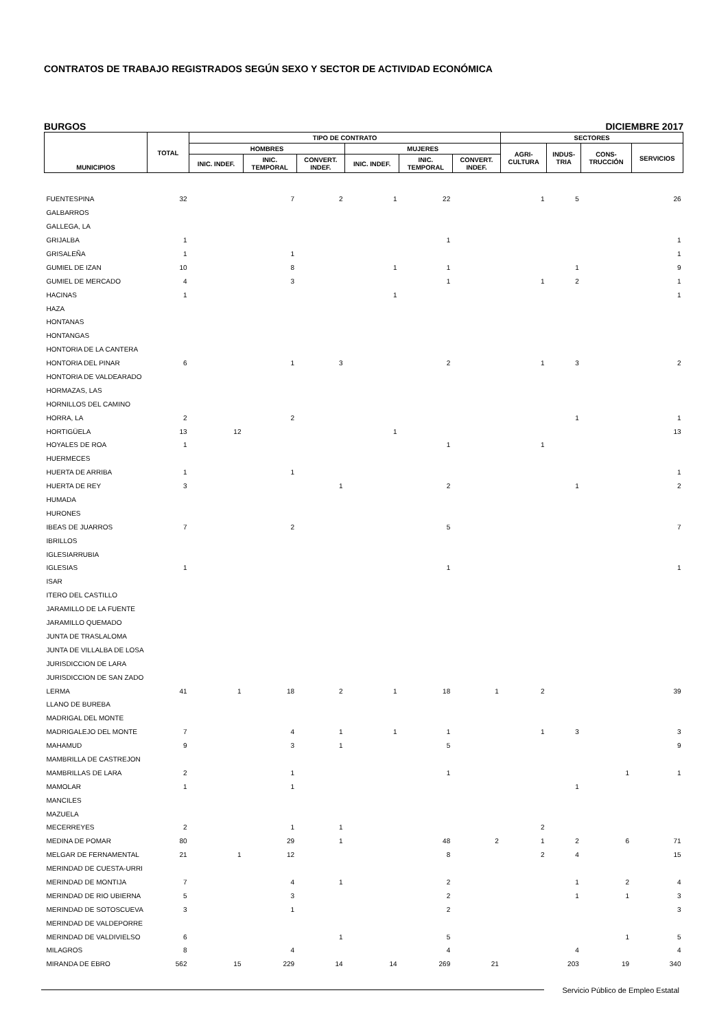CONTRATOS DE TRABAJO REGISTRADOS SEGÚN SEXO Y SECTOR DE ACTIVIDAD ECONÓMICA
BURGOS DICIEMBRE 2017
| MUNICIPIOS | TOTAL | TIPO DE CONTRATO | | | | | | SECTORES | | | |
| --- | --- | --- | --- | --- | --- | --- | --- | --- | --- | --- | --- |
| | | HOMBRES | | | MUJERES | | | AGRI- CULTURA | INDUS- TRIA | CONS- TRUCCIÓN | SERVICIOS |
| | | INIC. INDEF. | INIC. TEMPORAL | CONVERT. INDEF. | INIC. INDEF. | INIC. TEMPORAL | CONVERT. INDEF. | | | | |
| FUENTESPINA | 32 | | 7 | 2 | 1 | 22 | | 1 | 5 | | 26 |
| GALBARROS | | | | | | | | | | | |
| GALLEGA, LA | | | | | | | | | | | |
| GRIJALBA | 1 | | | | | 1 | | | | | 1 |
| GRISALEÑA | 1 | | 1 | | | | | | | | 1 |
| GUMIEL DE IZAN | 10 | | 8 | | 1 | 1 | | | 1 | | 9 |
| GUMIEL DE MERCADO | 4 | | 3 | | | 1 | | 1 | 2 | | 1 |
| HACINAS | 1 | | | | 1 | | | | | | 1 |
| HAZA | | | | | | | | | | | |
| HONTANAS | | | | | | | | | | | |
| HONTANGAS | | | | | | | | | | | |
| HONTORIA DE LA CANTERA | | | | | | | | | | | |
| HONTORIA DEL PINAR | 6 | | 1 | 3 | | 2 | | 1 | 3 | | 2 |
| HONTORIA DE VALDEARADO | | | | | | | | | | | |
| HORMAZAS, LAS | | | | | | | | | | | |
| HORNILLOS DEL CAMINO | | | | | | | | | | | |
| HORRA, LA | 2 | | 2 | | | | | | 1 | | 1 |
| HORTIGÜELA | 13 | 12 | | | 1 | | | | | | 13 |
| HOYALES DE ROA | 1 | | | | | 1 | | 1 | | | |
| HUERMECES | | | | | | | | | | | |
| HUERTA DE ARRIBA | 1 | | 1 | | | | | | | | 1 |
| HUERTA DE REY | 3 | | | 1 | | 2 | | | 1 | | 2 |
| HUMADA | | | | | | | | | | | |
| HURONES | | | | | | | | | | | |
| IBEAS DE JUARROS | 7 | | 2 | | | 5 | | | | | 7 |
| IBRILLOS | | | | | | | | | | | |
| IGLESIARRUBIA | | | | | | | | | | | |
| IGLESIAS | 1 | | | | | 1 | | | | | 1 |
| ISAR | | | | | | | | | | | |
| ITERO DEL CASTILLO | | | | | | | | | | | |
| JARAMILLO DE LA FUENTE | | | | | | | | | | | |
| JARAMILLO QUEMADO | | | | | | | | | | | |
| JUNTA DE TRASLALOMA | | | | | | | | | | | |
| JUNTA DE VILLALBA DE LOSA | | | | | | | | | | | |
| JURISDICCION DE LARA | | | | | | | | | | | |
| JURISDICCION DE SAN ZADO | | | | | | | | | | | |
| LERMA | 41 | 1 | 18 | 2 | 1 | 18 | 1 | 2 | | | 39 |
| LLANO DE BUREBA | | | | | | | | | | | |
| MADRIGAL DEL MONTE | | | | | | | | | | | |
| MADRIGALEJO DEL MONTE | 7 | | 4 | 1 | 1 | 1 | | 1 | 3 | | 3 |
| MAHAMUD | 9 | | 3 | 1 | | 5 | | | | | 9 |
| MAMBRILLA DE CASTREJON | | | | | | | | | | | |
| MAMBRILLAS DE LARA | 2 | | 1 | | | 1 | | | | 1 | 1 |
| MAMOLAR | 1 | | 1 | | | | | | 1 | | |
| MANCILES | | | | | | | | | | | |
| MAZUELA | | | | | | | | | | | |
| MECERREYES | 2 | | 1 | 1 | | | | 2 | | | |
| MEDINA DE POMAR | 80 | | 29 | 1 | | 48 | 2 | 1 | 2 | 6 | 71 |
| MELGAR DE FERNAMENTAL | 21 | 1 | 12 | | | 8 | | 2 | 4 | | 15 |
| MERINDAD DE CUESTA-URRI | | | | | | | | | | | |
| MERINDAD DE MONTIJA | 7 | | 4 | 1 | | 2 | | | 1 | 2 | 4 |
| MERINDAD DE RIO UBIERNA | 5 | | 3 | | | 2 | | | 1 | 1 | 3 |
| MERINDAD DE SOTOSCUEVA | 3 | | 1 | | | 2 | | | | | 3 |
| MERINDAD DE VALDEPORRE | | | | | | | | | | | |
| MERINDAD DE VALDIVIELSO | 6 | | | 1 | | 5 | | | | 1 | 5 |
| MILAGROS | 8 | | 4 | | | 4 | | | 4 | | 4 |
| MIRANDA DE EBRO | 562 | 15 | 229 | 14 | 14 | 269 | 21 | | 203 | 19 | 340 |
Servicio Público de Empleo Estatal